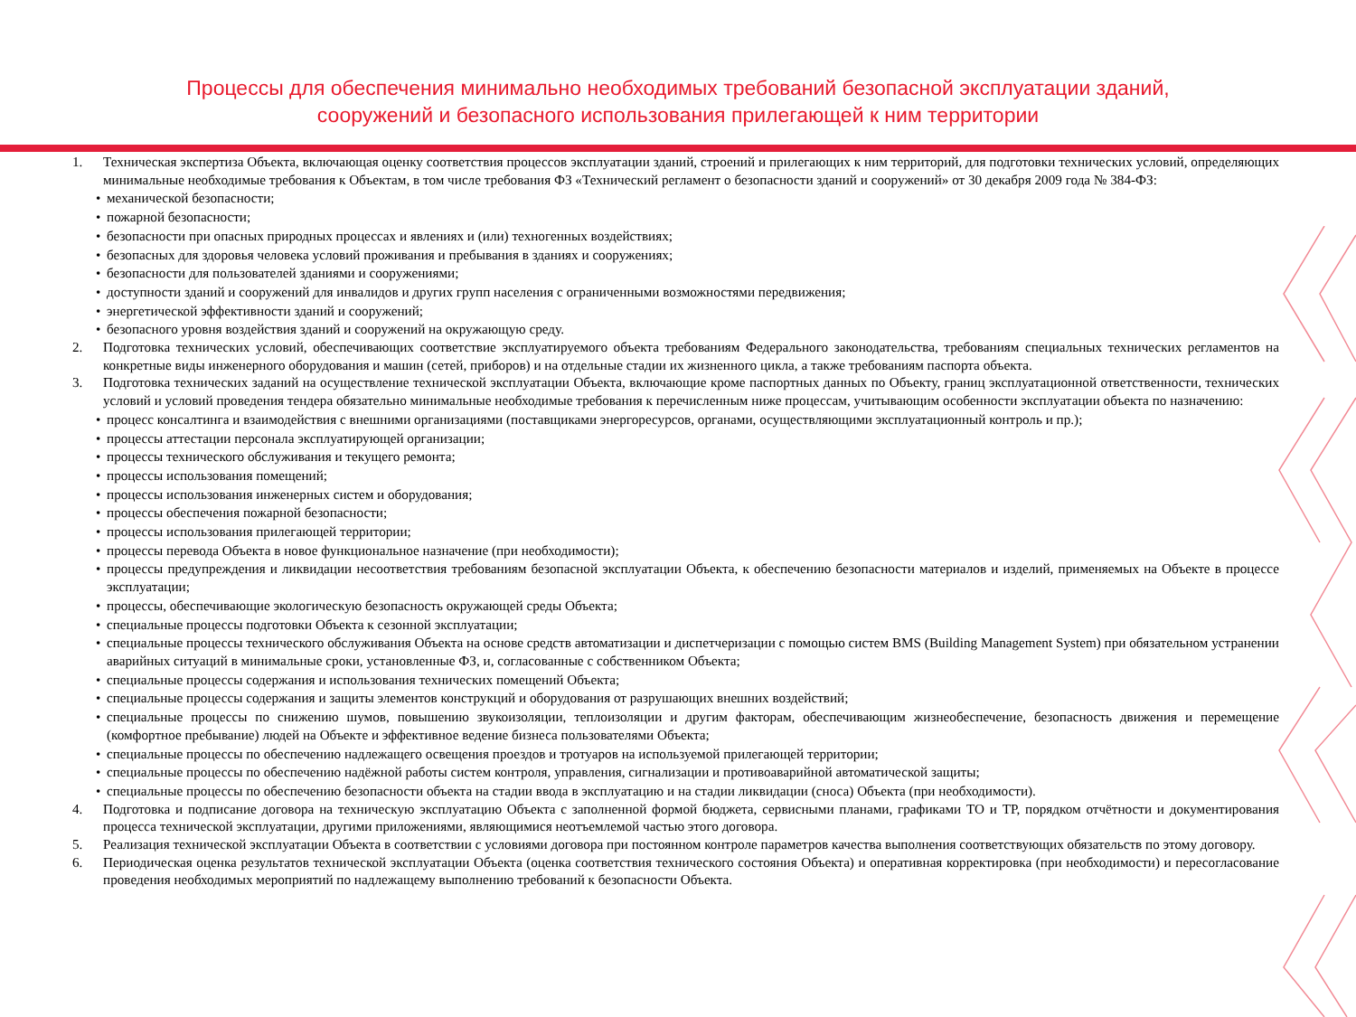Процессы для обеспечения минимально необходимых требований безопасной эксплуатации зданий,
сооружений и безопасного использования прилегающей к ним территории
1. Техническая экспертиза Объекта, включающая оценку соответствия процессов эксплуатации зданий, строений и прилегающих к ним территорий, для подготовки технических условий, определяющих минимальные необходимые требования к Объектам, в том числе требования ФЗ «Технический регламент о безопасности зданий и сооружений» от 30 декабря 2009 года № 384-ФЗ:
• механической безопасности;
• пожарной безопасности;
• безопасности при опасных природных процессах и явлениях и (или) техногенных воздействиях;
• безопасных для здоровья человека условий проживания и пребывания в зданиях и сооружениях;
• безопасности для пользователей зданиями и сооружениями;
• доступности зданий и сооружений для инвалидов и других групп населения с ограниченными возможностями передвижения;
• энергетической эффективности зданий и сооружений;
• безопасного уровня воздействия зданий и сооружений на окружающую среду.
2. Подготовка технических условий, обеспечивающих соответствие эксплуатируемого объекта требованиям Федерального законодательства, требованиям специальных технических регламентов на конкретные виды инженерного оборудования и машин (сетей, приборов) и на отдельные стадии их жизненного цикла, а также требованиям паспорта объекта.
3. Подготовка технических заданий на осуществление технической эксплуатации Объекта, включающие кроме паспортных данных по Объекту, границ эксплуатационной ответственности, технических условий и условий проведения тендера обязательно минимальные необходимые требования к перечисленным ниже процессам, учитывающим особенности эксплуатации объекта по назначению:
• процесс консалтинга и взаимодействия с внешними организациями (поставщиками энергоресурсов, органами, осуществляющими эксплуатационный контроль и пр.);
• процессы аттестации персонала эксплуатирующей организации;
• процессы технического обслуживания и текущего ремонта;
• процессы использования помещений;
• процессы использования инженерных систем и оборудования;
• процессы обеспечения пожарной безопасности;
• процессы использования прилегающей территории;
• процессы перевода Объекта в новое функциональное назначение (при необходимости);
• процессы предупреждения и ликвидации несоответствия требованиям безопасной эксплуатации Объекта, к обеспечению безопасности материалов и изделий, применяемых на Объекте в процессе эксплуатации;
• процессы, обеспечивающие экологическую безопасность окружающей среды Объекта;
• специальные процессы подготовки Объекта к сезонной эксплуатации;
• специальные процессы технического обслуживания Объекта на основе средств автоматизации и диспетчеризации с помощью систем BMS (Building Management System) при обязательном устранении аварийных ситуаций в минимальные сроки, установленные ФЗ, и, согласованные с собственником Объекта;
• специальные процессы содержания и использования технических помещений Объекта;
• специальные процессы содержания и защиты элементов конструкций и оборудования от разрушающих внешних воздействий;
• специальные процессы по снижению шумов, повышению звукоизоляции, теплоизоляции и другим факторам, обеспечивающим жизнеобеспечение, безопасность движения и перемещение (комфортное пребывание) людей на Объекте и эффективное ведение бизнеса пользователями Объекта;
• специальные процессы по обеспечению надлежащего освещения проездов и тротуаров на используемой прилегающей территории;
• специальные процессы по обеспечению надёжной работы систем контроля, управления, сигнализации и противоаварийной автоматической защиты;
• специальные процессы по обеспечению безопасности объекта на стадии ввода в эксплуатацию и на стадии ликвидации (сноса) Объекта (при необходимости).
4. Подготовка и подписание договора на техническую эксплуатацию Объекта с заполненной формой бюджета, сервисными планами, графиками ТО и ТР, порядком отчётности и документирования процесса технической эксплуатации, другими приложениями, являющимися неотъемлемой частью этого договора.
5. Реализация технической эксплуатации Объекта в соответствии с условиями договора при постоянном контроле параметров качества выполнения соответствующих обязательств по этому договору.
6. Периодическая оценка результатов технической эксплуатации Объекта (оценка соответствия технического состояния Объекта) и оперативная корректировка (при необходимости) и пересогласование проведения необходимых мероприятий по надлежащему выполнению требований к безопасности Объекта.